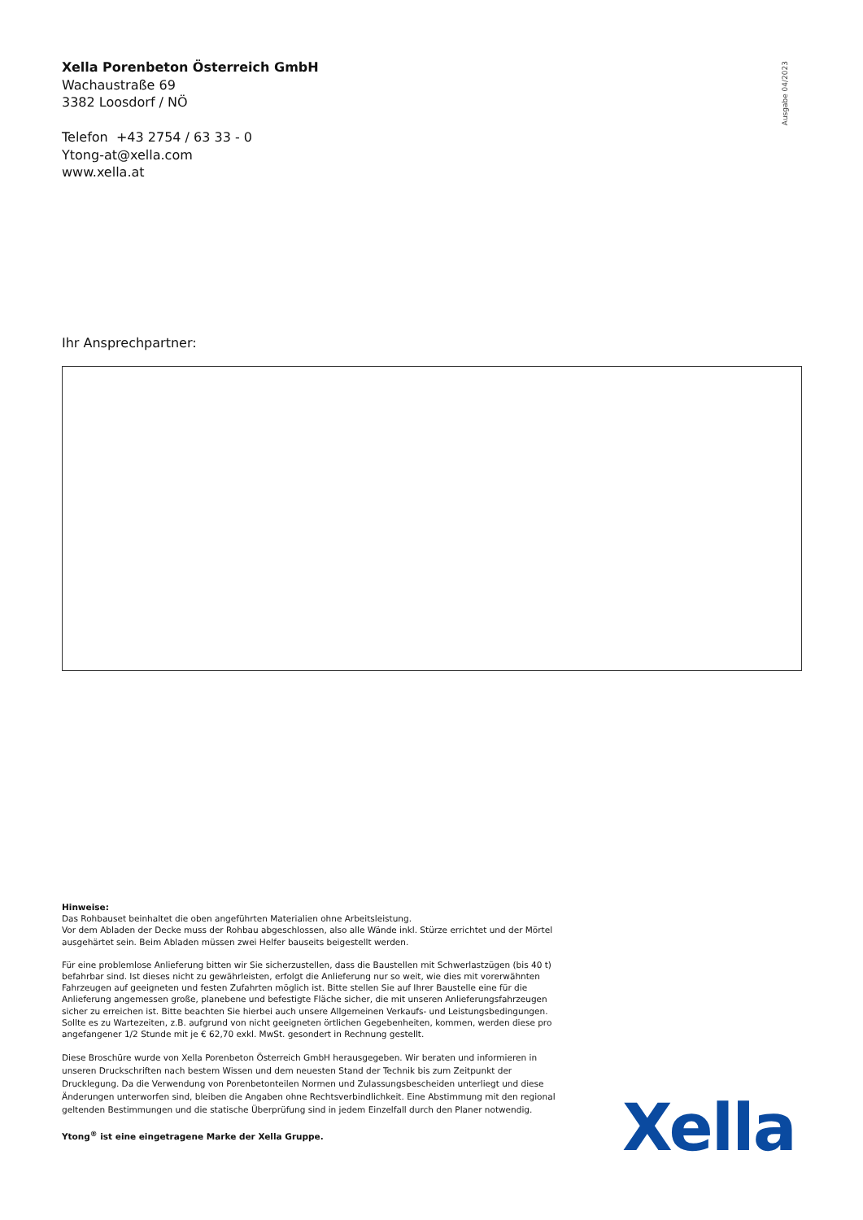Xella Porenbeton Österreich GmbH
Wachaustraße 69
3382 Loosdorf / NÖ
Telefon +43 2754 / 63 33 - 0
Ytong-at@xella.com
www.xella.at
Ausgabe 04/2023
Ihr Ansprechpartner:
Hinweise:
Das Rohbauset beinhaltet die oben angeführten Materialien ohne Arbeitsleistung.
Vor dem Abladen der Decke muss der Rohbau abgeschlossen, also alle Wände inkl. Stürze errichtet und der Mörtel ausgehärtet sein. Beim Abladen müssen zwei Helfer bauseits beigestellt werden.
Für eine problemlose Anlieferung bitten wir Sie sicherzustellen, dass die Baustellen mit Schwerlastzügen (bis 40 t) befahrbar sind. Ist dieses nicht zu gewährleisten, erfolgt die Anlieferung nur so weit, wie dies mit vorerwähnten Fahrzeugen auf geeigneten und festen Zufahrten möglich ist. Bitte stellen Sie auf Ihrer Baustelle eine für die Anlieferung angemessen große, planebene und befestigte Fläche sicher, die mit unseren Anlieferungsfahrzeugen sicher zu erreichen ist. Bitte beachten Sie hierbei auch unsere Allgemeinen Verkaufs- und Leistungsbedingungen. Sollte es zu Wartezeiten, z.B. aufgrund von nicht geeigneten örtlichen Gegebenheiten, kommen, werden diese pro angefangener 1/2 Stunde mit je € 62,70 exkl. MwSt. gesondert in Rechnung gestellt.
Diese Broschüre wurde von Xella Porenbeton Österreich GmbH herausgegeben. Wir beraten und informieren in unseren Druckschriften nach bestem Wissen und dem neuesten Stand der Technik bis zum Zeitpunkt der Drucklegung. Da die Verwendung von Porenbetonteilen Normen und Zulassungsbescheiden unterliegt und diese Änderungen unterworfen sind, bleiben die Angaben ohne Rechtsverbindlichkeit. Eine Abstimmung mit den regional geltenden Bestimmungen und die statische Überprüfung sind in jedem Einzelfall durch den Planer notwendig.
Ytong<sup>®</sup> ist eine eingetragene Marke der Xella Gruppe.
Xella